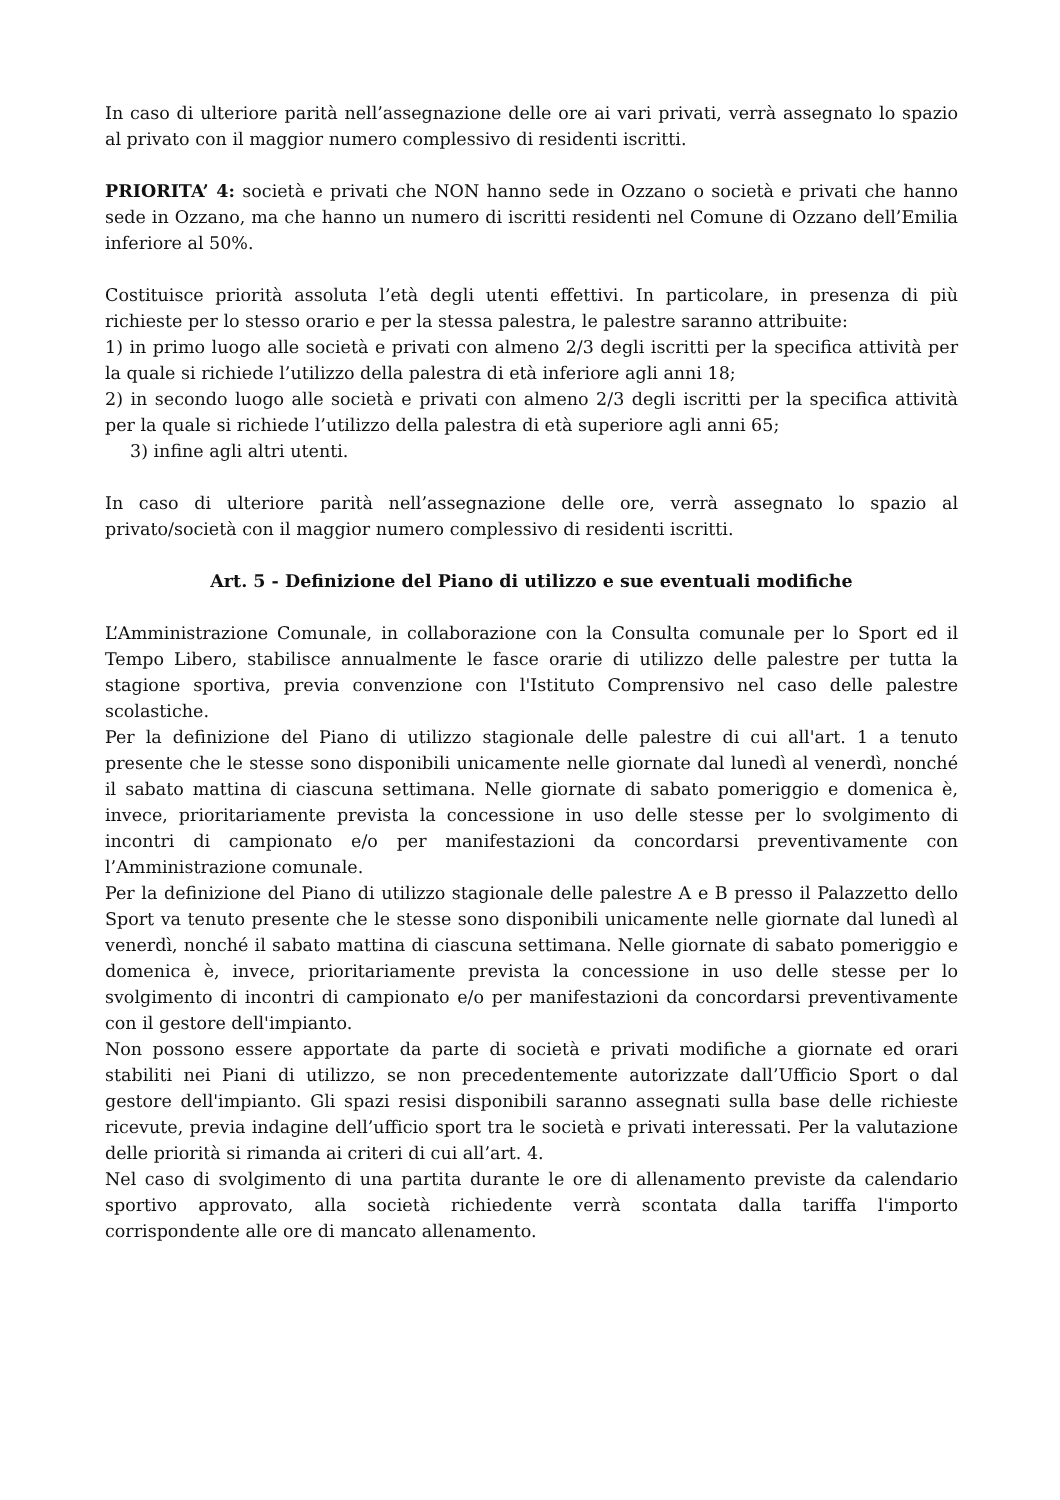In caso di ulteriore parità nell’assegnazione delle ore ai vari privati, verrà assegnato lo spazio al privato con il maggior numero complessivo di residenti iscritti.
PRIORITA’ 4: società e privati che NON hanno sede in Ozzano o società e privati che hanno sede in Ozzano, ma che hanno un numero di iscritti residenti nel Comune di Ozzano dell’Emilia inferiore al 50%.
Costituisce priorità assoluta l’età degli utenti effettivi. In particolare, in presenza di più richieste per lo stesso orario e per la stessa palestra, le palestre saranno attribuite:
1) in primo luogo alle società e privati con almeno 2/3 degli iscritti per la specifica attività per la quale si richiede l’utilizzo della palestra di età inferiore agli anni 18;
2) in secondo luogo alle società e privati con almeno 2/3 degli iscritti per la specifica attività per la quale si richiede l’utilizzo della palestra di età superiore agli anni 65;
3) infine agli altri utenti.
In caso di ulteriore parità nell’assegnazione delle ore, verrà assegnato lo spazio al privato/società con il maggior numero complessivo di residenti iscritti.
Art. 5 - Definizione del Piano di utilizzo e sue eventuali modifiche
L’Amministrazione Comunale, in collaborazione con la Consulta comunale per lo Sport ed il Tempo Libero, stabilisce annualmente le fasce orarie di utilizzo delle palestre per tutta la stagione sportiva, previa convenzione con l'Istituto Comprensivo nel caso delle palestre scolastiche.
Per la definizione del Piano di utilizzo stagionale delle palestre di cui all'art. 1 a tenuto presente che le stesse sono disponibili unicamente nelle giornate dal lunedì al venerdì, nonché il sabato mattina di ciascuna settimana. Nelle giornate di sabato pomeriggio e domenica è, invece, prioritariamente prevista la concessione in uso delle stesse per lo svolgimento di incontri di campionato e/o per manifestazioni da concordarsi preventivamente con l’Amministrazione comunale.
Per la definizione del Piano di utilizzo stagionale delle palestre A e B presso il Palazzetto dello Sport va tenuto presente che le stesse sono disponibili unicamente nelle giornate dal lunedì al venerdì, nonché il sabato mattina di ciascuna settimana. Nelle giornate di sabato pomeriggio e domenica è, invece, prioritariamente prevista la concessione in uso delle stesse per lo svolgimento di incontri di campionato e/o per manifestazioni da concordarsi preventivamente con il gestore dell'impianto.
Non possono essere apportate da parte di società e privati modifiche a giornate ed orari stabiliti nei Piani di utilizzo, se non precedentemente autorizzate dall’Ufficio Sport o dal gestore dell'impianto. Gli spazi resisi disponibili saranno assegnati sulla base delle richieste ricevute, previa indagine dell’ufficio sport tra le società e privati interessati. Per la valutazione delle priorità si rimanda ai criteri di cui all’art. 4.
Nel caso di svolgimento di una partita durante le ore di allenamento previste da calendario sportivo approvato, alla società richiedente verrà scontata dalla tariffa l'importo corrispondente alle ore di mancato allenamento.